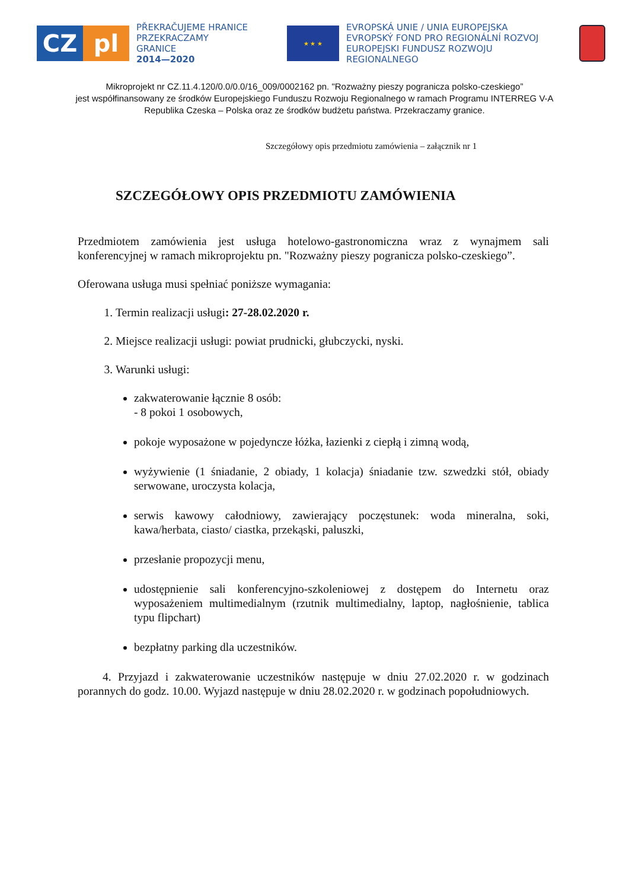CZ pl
PŘEKRAČUJEME HRANICE
PRZEKRACZAMY GRANICE
2014—2020
★ ★ ★
EVROPSKÁ UNIE / UNIA EUROPEJSKA
EVROPSKÝ FOND PRO REGIONÁLNÍ ROZVOJ
EUROPEJSKI FUNDUSZ ROZWOJU REGIONALNEGO
Mikroprojekt nr CZ.11.4.120/0.0/0.0/16_009/0002162 pn. "Rozważny pieszy pogranicza polsko-czeskiego”
jest współfinansowany ze środków Europejskiego Funduszu Rozwoju Regionalnego w ramach Programu INTERREG V-A Republika Czeska – Polska oraz ze środków budżetu państwa. Przekraczamy granice.
Szczegółowy opis przedmiotu zamówienia – załącznik nr 1
SZCZEGÓŁOWY OPIS PRZEDMIOTU ZAMÓWIENIA
Przedmiotem zamówienia jest usługa hotelowo-gastronomiczna wraz z wynajmem sali konferencyjnej w ramach mikroprojektu pn. "Rozważny pieszy pogranicza polsko-czeskiego”.
Oferowana usługa musi spełniać poniższe wymagania:
1. Termin realizacji usługi: 27-28.02.2020 r.
2. Miejsce realizacji usługi: powiat prudnicki, głubczycki, nyski.
3. Warunki usługi:
zakwaterowanie łącznie 8 osób:
- 8 pokoi 1 osobowych,
pokoje wyposażone w pojedyncze łóżka, łazienki z ciepłą i zimną wodą,
wyżywienie (1 śniadanie, 2 obiady, 1 kolacja) śniadanie tzw. szwedzki stół, obiady serwowane, uroczysta kolacja,
serwis kawowy całodniowy, zawierający poczęstunek: woda mineralna, soki, kawa/herbata, ciasto/ ciastka, przekąski, paluszki,
przesłanie propozycji menu,
udostępnienie sali konferencyjno-szkoleniowej z dostępem do Internetu oraz wyposażeniem multimedialnym (rzutnik multimedialny, laptop, nagłośnienie, tablica typu flipchart)
bezpłatny parking dla uczestników.
4. Przyjazd i zakwaterowanie uczestników następuje w dniu 27.02.2020 r. w godzinach porannych do godz. 10.00. Wyjazd następuje w dniu 28.02.2020 r. w godzinach popołudniowych.